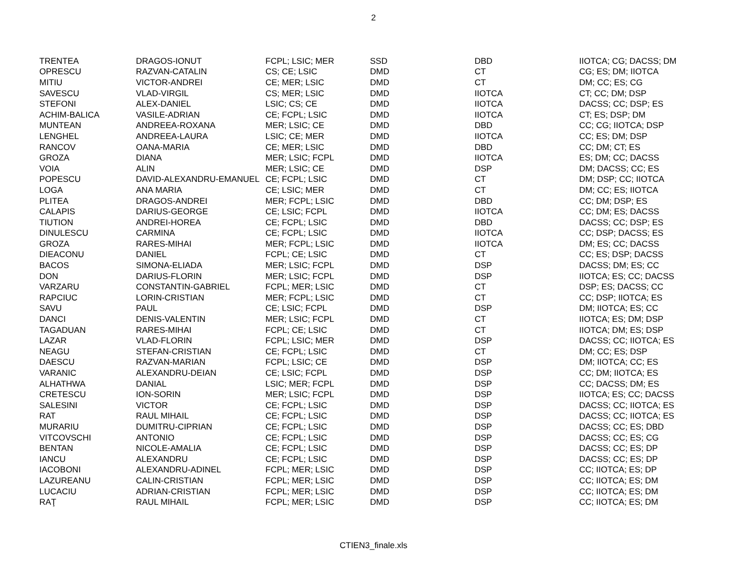2
| TRENTEA | DRAGOS-IONUT | FCPL; LSIC; MER | SSD | DBD | IIOTCA; CG; DACSS; DM |
| OPRESCU | RAZVAN-CATALIN | CS; CE; LSIC | DMD | CT | CG; ES; DM; IIOTCA |
| MITIU | VICTOR-ANDREI | CE; MER; LSIC | DMD | CT | DM; CC; ES; CG |
| SAVESCU | VLAD-VIRGIL | CS; MER; LSIC | DMD | IIOTCA | CT; CC; DM; DSP |
| STEFONI | ALEX-DANIEL | LSIC; CS; CE | DMD | IIOTCA | DACSS; CC; DSP; ES |
| ACHIM-BALICA | VASILE-ADRIAN | CE; FCPL; LSIC | DMD | IIOTCA | CT; ES; DSP; DM |
| MUNTEAN | ANDREEA-ROXANA | MER; LSIC; CE | DMD | DBD | CC; CG; IIOTCA; DSP |
| LENGHEL | ANDREEA-LAURA | LSIC; CE; MER | DMD | IIOTCA | CC; ES; DM; DSP |
| RANCOV | OANA-MARIA | CE; MER; LSIC | DMD | DBD | CC; DM; CT; ES |
| GROZA | DIANA | MER; LSIC; FCPL | DMD | IIOTCA | ES; DM; CC; DACSS |
| VOIA | ALIN | MER; LSIC; CE | DMD | DSP | DM; DACSS; CC; ES |
| POPESCU | DAVID-ALEXANDRU-EMANUEL | CE; FCPL; LSIC | DMD | CT | DM; DSP; CC; IIOTCA |
| LOGA | ANA MARIA | CE; LSIC; MER | DMD | CT | DM; CC; ES; IIOTCA |
| PLITEA | DRAGOS-ANDREI | MER; FCPL; LSIC | DMD | DBD | CC; DM; DSP; ES |
| CALAPIS | DARIUS-GEORGE | CE; LSIC; FCPL | DMD | IIOTCA | CC; DM; ES; DACSS |
| TIUTION | ANDREI-HOREA | CE; FCPL; LSIC | DMD | DBD | DACSS; CC; DSP; ES |
| DINULESCU | CARMINA | CE; FCPL; LSIC | DMD | IIOTCA | CC; DSP; DACSS; ES |
| GROZA | RARES-MIHAI | MER; FCPL; LSIC | DMD | IIOTCA | DM; ES; CC; DACSS |
| DIEACONU | DANIEL | FCPL; CE; LSIC | DMD | CT | CC; ES; DSP; DACSS |
| BACOS | SIMONA-ELIADA | MER; LSIC; FCPL | DMD | DSP | DACSS; DM; ES; CC |
| DON | DARIUS-FLORIN | MER; LSIC; FCPL | DMD | DSP | IIOTCA; ES; CC; DACSS |
| VARZARU | CONSTANTIN-GABRIEL | FCPL; MER; LSIC | DMD | CT | DSP; ES; DACSS; CC |
| RAPCIUC | LORIN-CRISTIAN | MER; FCPL; LSIC | DMD | CT | CC; DSP; IIOTCA; ES |
| SAVU | PAUL | CE; LSIC; FCPL | DMD | DSP | DM; IIOTCA; ES; CC |
| DANCI | DENIS-VALENTIN | MER; LSIC; FCPL | DMD | CT | IIOTCA; ES; DM; DSP |
| TAGADUAN | RARES-MIHAI | FCPL; CE; LSIC | DMD | CT | IIOTCA; DM; ES; DSP |
| LAZAR | VLAD-FLORIN | FCPL; LSIC; MER | DMD | DSP | DACSS; CC; IIOTCA; ES |
| NEAGU | STEFAN-CRISTIAN | CE; FCPL; LSIC | DMD | CT | DM; CC; ES; DSP |
| DAESCU | RAZVAN-MARIAN | FCPL; LSIC; CE | DMD | DSP | DM; IIOTCA; CC; ES |
| VARANIC | ALEXANDRU-DEIAN | CE; LSIC; FCPL | DMD | DSP | CC; DM; IIOTCA; ES |
| ALHATHWA | DANIAL | LSIC; MER; FCPL | DMD | DSP | CC; DACSS; DM; ES |
| CRETESCU | ION-SORIN | MER; LSIC; FCPL | DMD | DSP | IIOTCA; ES; CC; DACSS |
| SALESINI | VICTOR | CE; FCPL; LSIC | DMD | DSP | DACSS; CC; IIOTCA; ES |
| RAT | RAUL MIHAIL | CE; FCPL; LSIC | DMD | DSP | DACSS; CC; IIOTCA; ES |
| MURARIU | DUMITRU-CIPRIAN | CE; FCPL; LSIC | DMD | DSP | DACSS; CC; ES; DBD |
| VITCOVSCHI | ANTONIO | CE; FCPL; LSIC | DMD | DSP | DACSS; CC; ES; CG |
| BENTAN | NICOLE-AMALIA | CE; FCPL; LSIC | DMD | DSP | DACSS; CC; ES; DP |
| IANCU | ALEXANDRU | CE; FCPL; LSIC | DMD | DSP | DACSS; CC; ES; DP |
| IACOBONI | ALEXANDRU-ADINEL | FCPL; MER; LSIC | DMD | DSP | CC; IIOTCA; ES; DP |
| LAZUREANU | CALIN-CRISTIAN | FCPL; MER; LSIC | DMD | DSP | CC; IIOTCA; ES; DM |
| LUCACIU | ADRIAN-CRISTIAN | FCPL; MER; LSIC | DMD | DSP | CC; IIOTCA; ES; DM |
| RAŢ | RAUL MIHAIL | FCPL; MER; LSIC | DMD | DSP | CC; IIOTCA; ES; DM |
CTIEN3_finale.xls